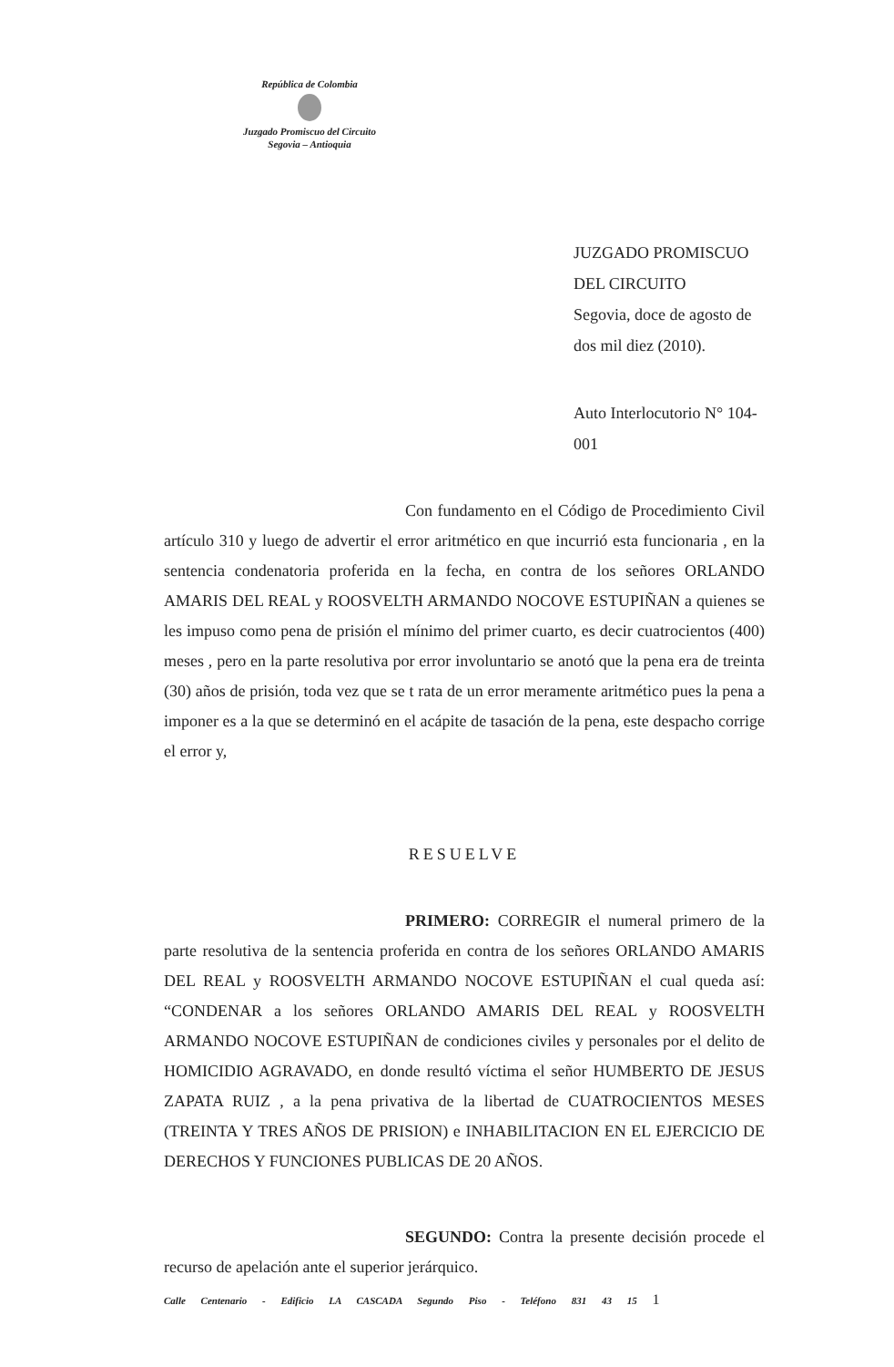República de Colombia
Juzgado Promiscuo del Circuito
Segovia – Antioquia
JUZGADO PROMISCUO DEL CIRCUITO
Segovia, doce de agosto de dos mil diez (2010).
Auto Interlocutorio N° 104-001
Con fundamento en el Código de Procedimiento Civil artículo 310 y luego de advertir el error aritmético en que incurrió esta funcionaria , en la sentencia condenatoria proferida en la fecha, en contra de los señores ORLANDO AMARIS DEL REAL y ROOSVELTH ARMANDO NOCOVE ESTUPIÑAN a quienes se les impuso como pena de prisión el mínimo del primer cuarto, es decir cuatrocientos (400) meses , pero en la parte resolutiva por error involuntario se anotó que la pena era de treinta (30) años de prisión, toda vez que se t rata de un error meramente aritmético pues la pena a imponer es a la que se determinó en el acápite de tasación de la pena, este despacho corrige el error y,
RESUELVE
PRIMERO: CORREGIR el numeral primero de la parte resolutiva de la sentencia proferida en contra de los señores ORLANDO AMARIS DEL REAL y ROOSVELTH ARMANDO NOCOVE ESTUPIÑAN el cual queda así: “CONDENAR a los señores ORLANDO AMARIS DEL REAL y ROOSVELTH ARMANDO NOCOVE ESTUPIÑAN de condiciones civiles y personales por el delito de HOMICIDIO AGRAVADO, en donde resultó víctima el señor HUMBERTO DE JESUS ZAPATA RUIZ , a la pena privativa de la libertad de CUATROCIENTOS MESES (TREINTA Y TRES AÑOS DE PRISION) e INHABILITACION EN EL EJERCICIO DE DERECHOS Y FUNCIONES PUBLICAS DE 20 AÑOS.
SEGUNDO: Contra la presente decisión procede el recurso de apelación ante el superior jerárquico.
Calle Centenario - Edificio LA CASCADA Segundo Piso - Teléfono 831 43 15 1